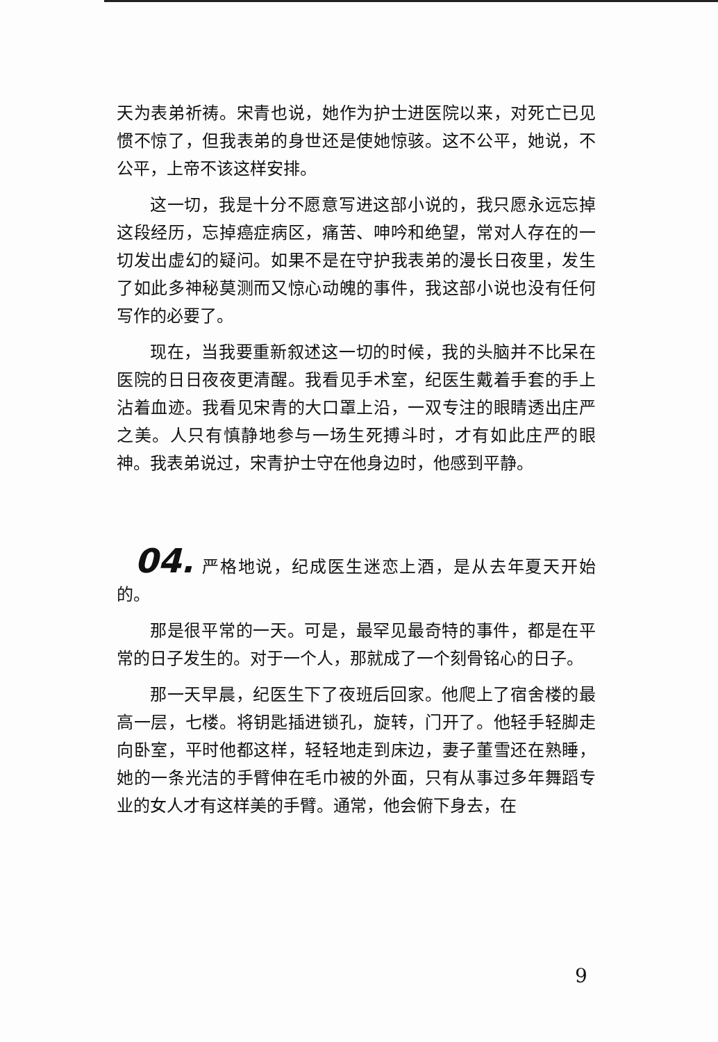天为表弟祈祷。宋青也说，她作为护士进医院以来，对死亡已见惯不惊了，但我表弟的身世还是使她惊骇。这不公平，她说，不公平，上帝不该这样安排。
这一切，我是十分不愿意写进这部小说的，我只愿永远忘掉这段经历，忘掉癌症病区，痛苦、呻吟和绝望，常对人存在的一切发出虚幻的疑问。如果不是在守护我表弟的漫长日夜里，发生了如此多神秘莫测而又惊心动魄的事件，我这部小说也没有任何写作的必要了。
现在，当我要重新叙述这一切的时候，我的头脑并不比呆在医院的日日夜夜更清醒。我看见手术室，纪医生戴着手套的手上沾着血迹。我看见宋青的大口罩上沿，一双专注的眼睛透出庄严之美。人只有慎静地参与一场生死搏斗时，才有如此庄严的眼神。我表弟说过，宋青护士守在他身边时，他感到平静。
04. 严格地说，纪成医生迷恋上酒，是从去年夏天开始的。
那是很平常的一天。可是，最罕见最奇特的事件，都是在平常的日子发生的。对于一个人，那就成了一个刻骨铭心的日子。
那一天早晨，纪医生下了夜班后回家。他爬上了宿舍楼的最高一层，七楼。将钥匙插进锁孔，旋转，门开了。他轻手轻脚走向卧室，平时他都这样，轻轻地走到床边，妻子董雪还在熟睡，她的一条光洁的手臂伸在毛巾被的外面，只有从事过多年舞蹈专业的女人才有这样美的手臂。通常，他会俯下身去，在
9